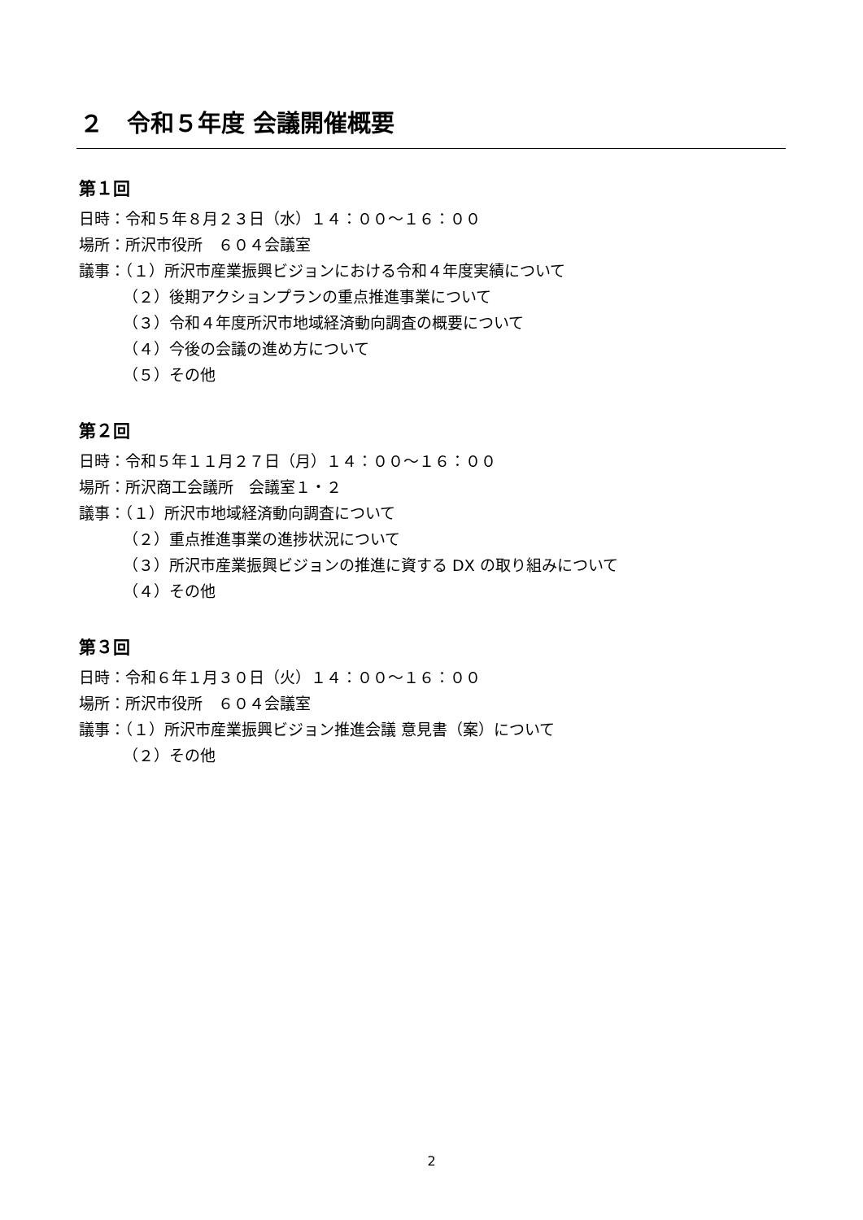２　令和５年度 会議開催概要
第１回
日時：令和５年８月２３日（水）１４：００～１６：００
場所：所沢市役所　６０４会議室
議事：（１）所沢市産業振興ビジョンにおける令和４年度実績について
（２）後期アクションプランの重点推進事業について
（３）令和４年度所沢市地域経済動向調査の概要について
（４）今後の会議の進め方について
（５）その他
第２回
日時：令和５年１１月２７日（月）１４：００～１６：００
場所：所沢商工会議所　会議室１・２
議事：（１）所沢市地域経済動向調査について
（２）重点推進事業の進捗状況について
（３）所沢市産業振興ビジョンの推進に資する DX の取り組みについて
（４）その他
第３回
日時：令和６年１月３０日（火）１４：００～１６：００
場所：所沢市役所　６０４会議室
議事：（１）所沢市産業振興ビジョン推進会議 意見書（案）について
（２）その他
2